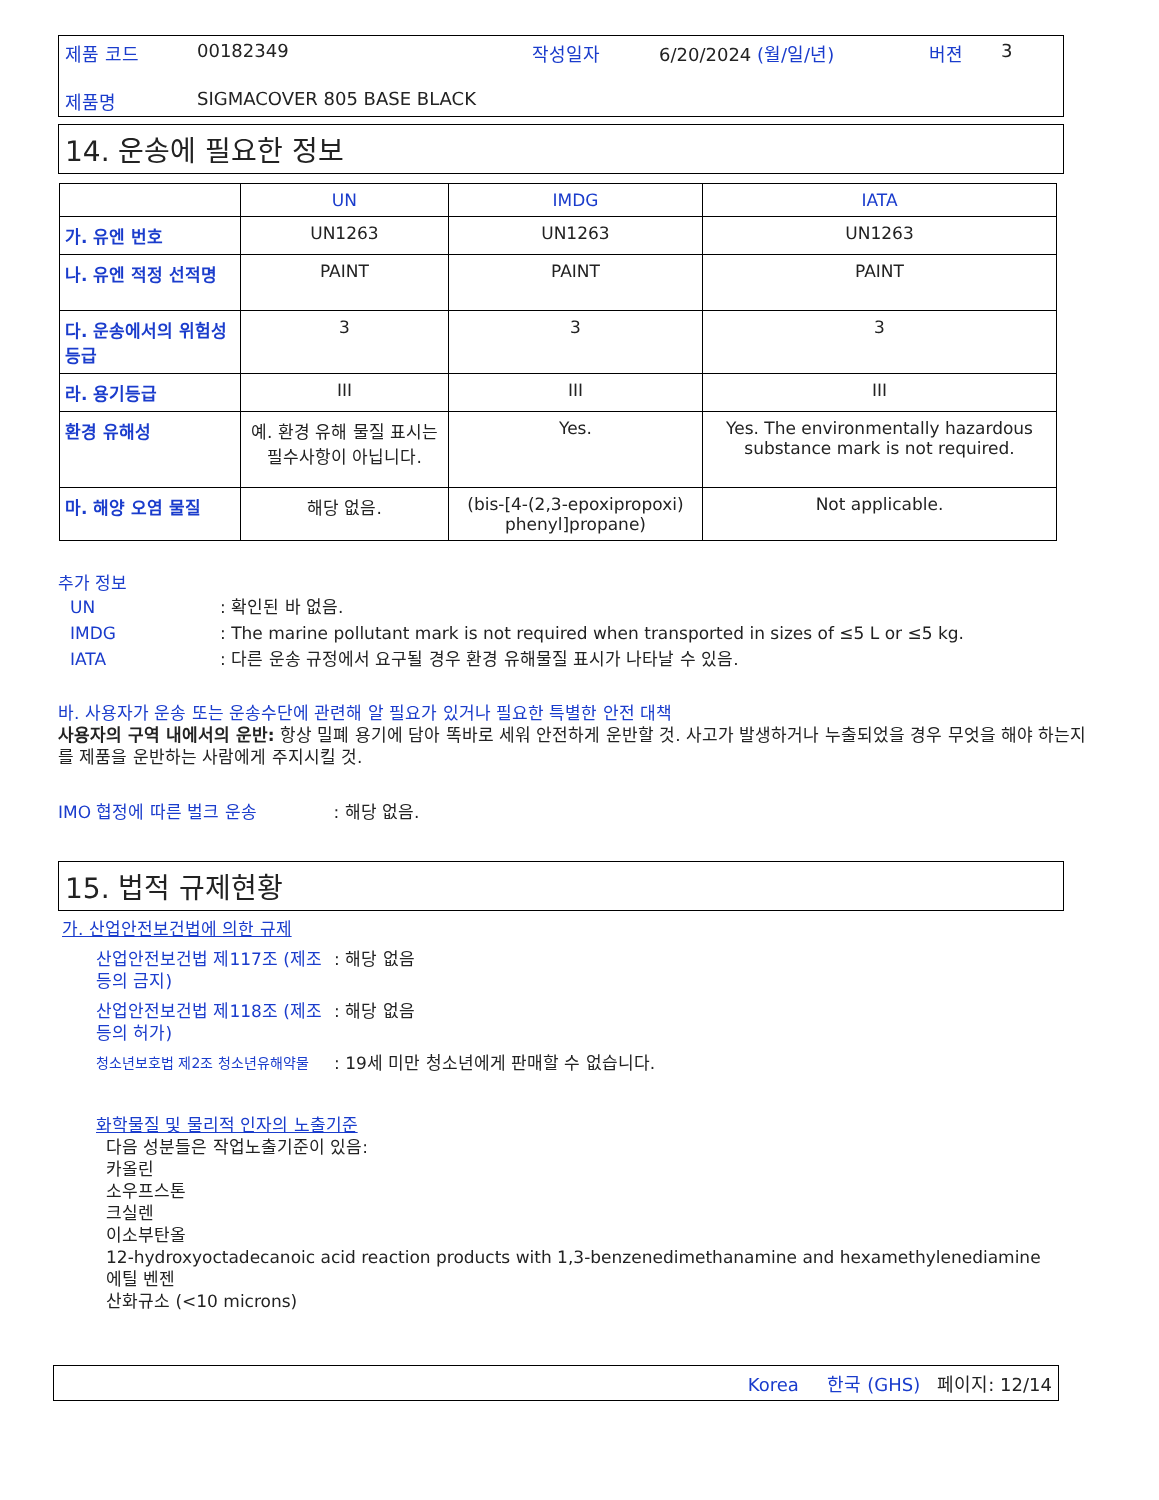제품 코드 00182349 작성일자 6/20/2024 (월/일/년) 버젼 3
제품명 SIGMACOVER 805 BASE BLACK
14. 운송에 필요한 정보
| | UN | IMDG | IATA |
| --- | --- | --- | --- |
| 가. 유엔 번호 | UN1263 | UN1263 | UN1263 |
| 나. 유엔 적정 선적명 | PAINT | PAINT | PAINT |
| 다. 운송에서의 위험성 등급 | 3 | 3 | 3 |
| 라. 용기등급 | III | III | III |
| 환경 유해성 | 예. 환경 유해 물질 표시는 필수사항이 아닙니다. | Yes. | Yes. The environmentally hazardous substance mark is not required. |
| 마. 해양 오염 물질 | 해당 없음. | (bis-[4-(2,3-epoxipropoxi) phenyl]propane) | Not applicable. |
추가 정보
UN: 확인된 바 없음.
IMDG: The marine pollutant mark is not required when transported in sizes of ≤5 L or ≤5 kg.
IATA: 다른 운송 규정에서 요구될 경우 환경 유해물질 표시가 나타날 수 있음.
바. 사용자가 운송 또는 운송수단에 관련해 알 필요가 있거나 필요한 특별한 안전 대책
사용자의 구역 내에서의 운반: 항상 밀폐 용기에 담아 똑바로 세워 안전하게 운반할 것. 사고가 발생하거나 누출되었을 경우 무엇을 해야 하는지를 제품을 운반하는 사람에게 주지시킬 것.
IMO 협정에 따른 벌크 운송 : 해당 없음.
15. 법적 규제현황
가. 산업안전보건법에 의한 규제
산업안전보건법 제117조 (제조 등의 금지): 해당 없음
산업안전보건법 제118조 (제조 등의 허가): 해당 없음
청소년보호법 제2조 청소년유해약물: 19세 미만 청소년에게 판매할 수 없습니다.
화학물질 및 물리적 인자의 노출기준
다음 성분들은 작업노출기준이 있음:
카올린
소우프스톤
크실렌
이소부탄올
12-hydroxyoctadecanoic acid reaction products with 1,3-benzenedimethanamine and hexamethylenediamine
에틸 벤젠
산화규소 (<10 microns)
Korea 한국 (GHS) 페이지: 12/14